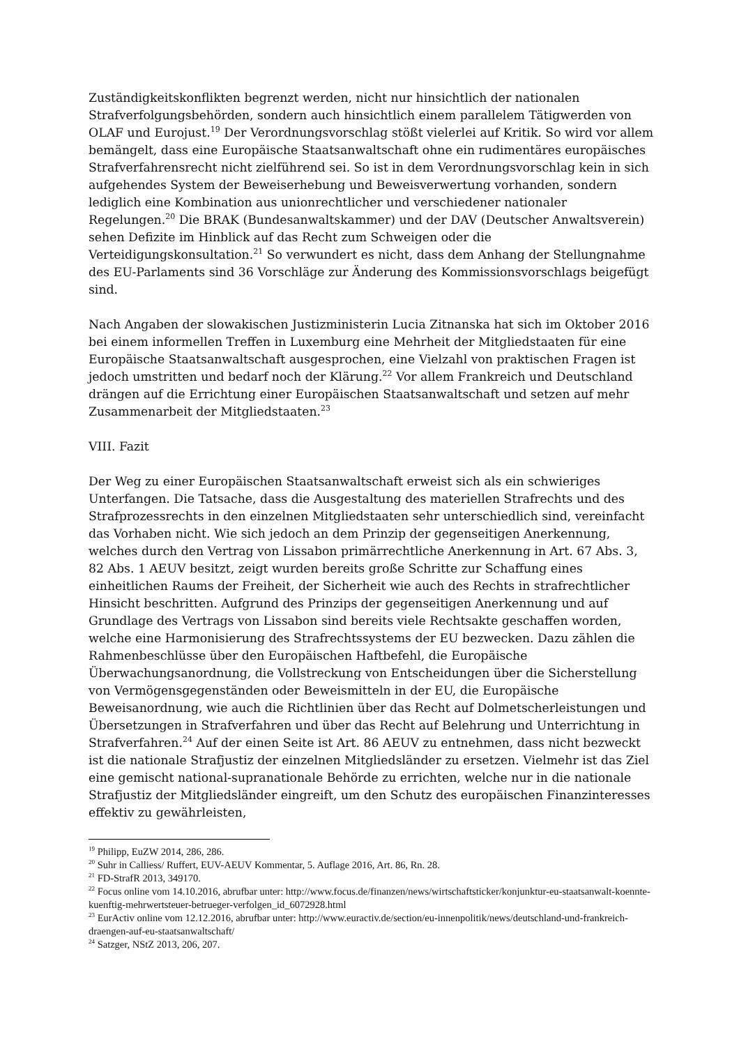Zuständigkeitskonflikten begrenzt werden, nicht nur hinsichtlich der nationalen Strafverfolgungsbehörden, sondern auch hinsichtlich einem parallelem Tätigwerden von OLAF und Eurojust.<sup>19</sup> Der Verordnungsvorschlag stößt vielerlei auf Kritik. So wird vor allem bemängelt, dass eine Europäische Staatsanwaltschaft ohne ein rudimentäres europäisches Strafverfahrensrecht nicht zielführend sei. So ist in dem Verordnungsvorschlag kein in sich aufgehendes System der Beweiserhebung und Beweisverwertung vorhanden, sondern lediglich eine Kombination aus unionrechtlicher und verschiedener nationaler Regelungen.<sup>20</sup> Die BRAK (Bundesanwaltskammer) und der DAV (Deutscher Anwaltsverein) sehen Defizite im Hinblick auf das Recht zum Schweigen oder die Verteidigungskonsultation.<sup>21</sup> So verwundert es nicht, dass dem Anhang der Stellungnahme des EU-Parlaments sind 36 Vorschläge zur Änderung des Kommissionsvorschlags beigefügt sind.
Nach Angaben der slowakischen Justizministerin Lucia Zitnanska hat sich im Oktober 2016 bei einem informellen Treffen in Luxemburg eine Mehrheit der Mitgliedstaaten für eine Europäische Staatsanwaltschaft ausgesprochen, eine Vielzahl von praktischen Fragen ist jedoch umstritten und bedarf noch der Klärung.<sup>22</sup> Vor allem Frankreich und Deutschland drängen auf die Errichtung einer Europäischen Staatsanwaltschaft und setzen auf mehr Zusammenarbeit der Mitgliedstaaten.<sup>23</sup>
VIII. Fazit
Der Weg zu einer Europäischen Staatsanwaltschaft erweist sich als ein schwieriges Unterfangen. Die Tatsache, dass die Ausgestaltung des materiellen Strafrechts und des Strafprozessrechts in den einzelnen Mitgliedstaaten sehr unterschiedlich sind, vereinfacht das Vorhaben nicht. Wie sich jedoch an dem Prinzip der gegenseitigen Anerkennung, welches durch den Vertrag von Lissabon primärrechtliche Anerkennung in Art. 67 Abs. 3, 82 Abs. 1 AEUV besitzt, zeigt wurden bereits große Schritte zur Schaffung eines einheitlichen Raums der Freiheit, der Sicherheit wie auch des Rechts in strafrechtlicher Hinsicht beschritten. Aufgrund des Prinzips der gegenseitigen Anerkennung und auf Grundlage des Vertrags von Lissabon sind bereits viele Rechtsakte geschaffen worden, welche eine Harmonisierung des Strafrechtssystems der EU bezwecken. Dazu zählen die Rahmenbeschlüsse über den Europäischen Haftbefehl, die Europäische Überwachungsanordnung, die Vollstreckung von Entscheidungen über die Sicherstellung von Vermögensgegenständen oder Beweismitteln in der EU, die Europäische Beweisanordnung, wie auch die Richtlinien über das Recht auf Dolmetscherleistungen und Übersetzungen in Strafverfahren und über das Recht auf Belehrung und Unterrichtung in Strafverfahren.<sup>24</sup> Auf der einen Seite ist Art. 86 AEUV zu entnehmen, dass nicht bezweckt ist die nationale Strafjustiz der einzelnen Mitgliedsländer zu ersetzen. Vielmehr ist das Ziel eine gemischt national-supranationale Behörde zu errichten, welche nur in die nationale Strafjustiz der Mitgliedsländer eingreift, um den Schutz des europäischen Finanzinteresses effektiv zu gewährleisten,
<sup>19</sup> Philipp, EuZW 2014, 286, 286.
<sup>20</sup> Suhr in Calliess/ Ruffert, EUV-AEUV Kommentar, 5. Auflage 2016, Art. 86, Rn. 28.
<sup>21</sup> FD-StrafR 2013, 349170.
<sup>22</sup> Focus online vom 14.10.2016, abrufbar unter: http://www.focus.de/finanzen/news/wirtschaftsticker/konjunktur-eu-staatsanwalt-koennte-kuenftig-mehrwertsteuer-betrueger-verfolgen_id_6072928.html
<sup>23</sup> EurActiv online vom 12.12.2016, abrufbar unter: http://www.euractiv.de/section/eu-innenpolitik/news/deutschland-und-frankreich-draengen-auf-eu-staatsanwaltschaft/
<sup>24</sup> Satzger, NStZ 2013, 206, 207.